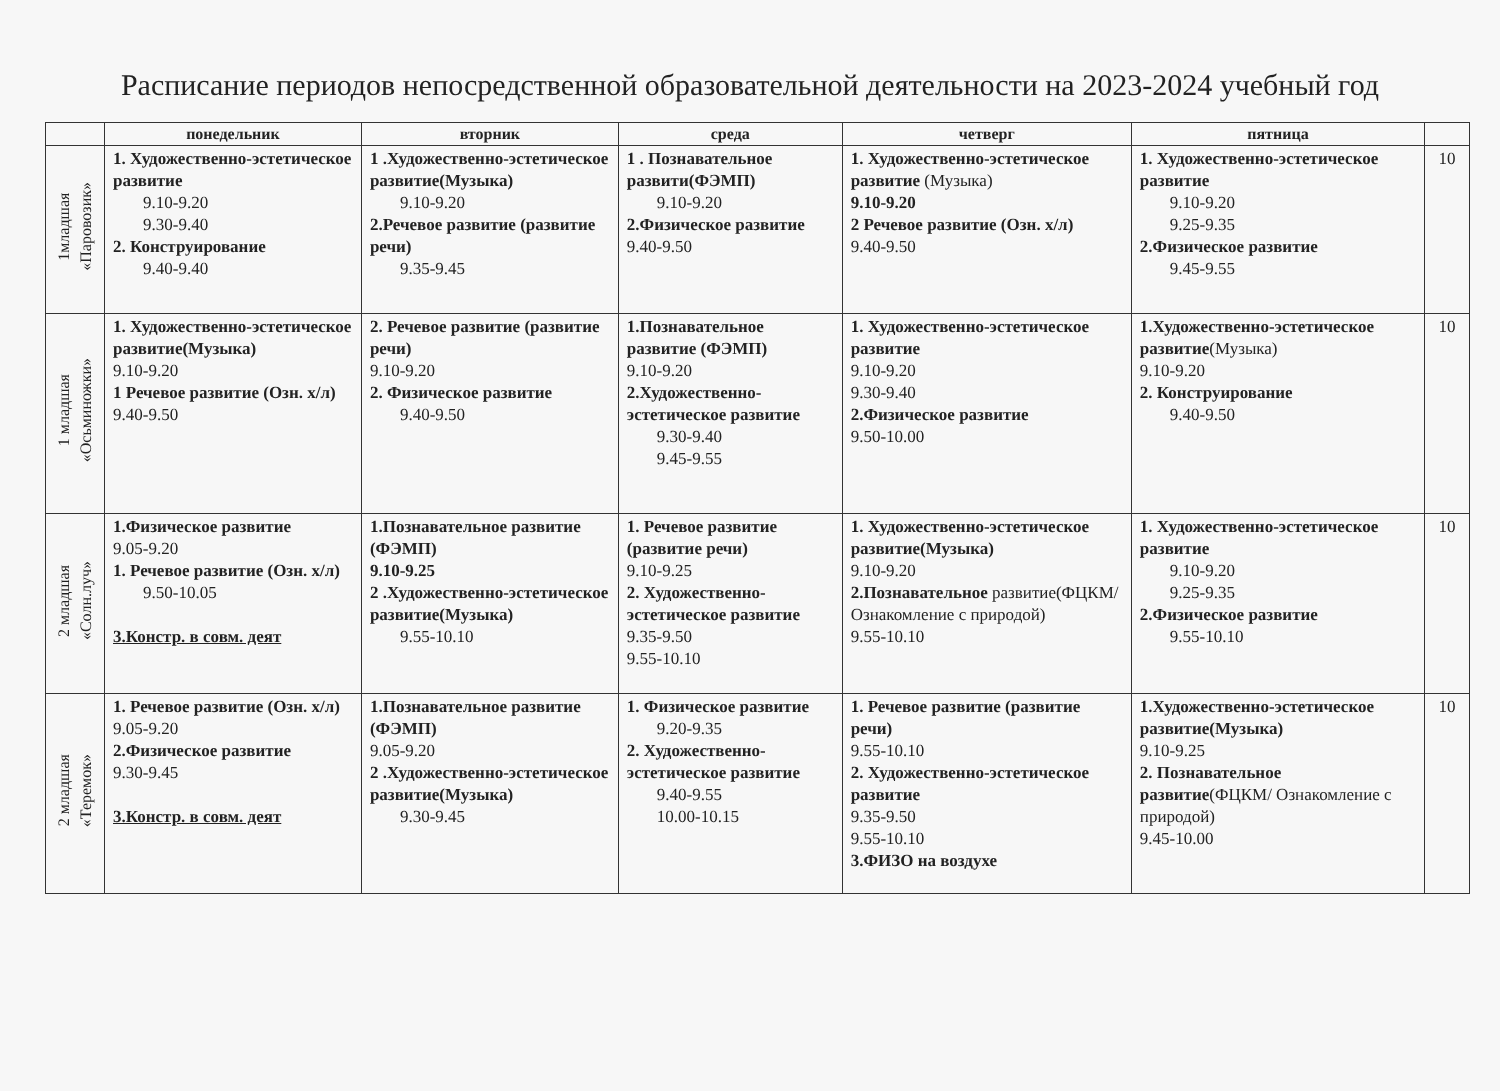Расписание периодов непосредственной образовательной деятельности на 2023-2024 учебный год
| | понедельник | вторник | среда | четверг | пятница | |
| --- | --- | --- | --- | --- | --- | --- |
| 1младшая «Паровозик» | 1. Художественно-эстетическое развитие 9.10-9.20 9.30-9.40 2. Конструирование 9.40-9.40 | 1 .Художественно-эстетическое развитие(Музыка) 9.10-9.20 2.Речевое развитие (развитие речи) 9.35-9.45 | 1 . Познавательное развити(ФЭМП) 9.10-9.20 2.Физическое развитие 9.40-9.50 | 1. Художественно-эстетическое развитие (Музыка) 9.10-9.20 2 Речевое развитие (Озн. х/л) 9.40-9.50 | 1. Художественно-эстетическое развитие 9.10-9.20 9.25-9.35 2.Физическое развитие 9.45-9.55 | 10 |
| 1 младшая «Осьминожки» | 1. Художественно-эстетическое развитие(Музыка) 9.10-9.20 1 Речевое развитие (Озн. х/л) 9.40-9.50 | 2. Речевое развитие (развитие речи) 9.10-9.20 2. Физическое развитие 9.40-9.50 | 1.Познавательное развитие (ФЭМП) 9.10-9.20 2.Художественно-эстетическое развитие 9.30-9.40 9.45-9.55 | 1. Художественно-эстетическое развитие 9.10-9.20 9.30-9.40 2.Физическое развитие 9.50-10.00 | 1.Художественно-эстетическое развитие (Музыка) 9.10-9.20 2. Конструирование 9.40-9.50 | 10 |
| 2 младшая «Солн.луч» | 1.Физическое развитие 9.05-9.20 1. Речевое развитие (Озн. х/л) 9.50-10.05 3.Констр. в совм. деят | 1.Познавательное развитие (ФЭМП) 9.10-9.25 2 .Художественно-эстетическое развитие(Музыка) 9.55-10.10 | 1. Речевое развитие (развитие речи) 9.10-9.25 2. Художественно-эстетическое развитие 9.35-9.50 9.55-10.10 | 1. Художественно-эстетическое развитие(Музыка) 9.10-9.20 2.Познавательное развитие(ФЦКМ/ Ознакомление с природой) 9.55-10.10 | 1. Художественно-эстетическое развитие 9.10-9.20 9.25-9.35 2.Физическое развитие 9.55-10.10 | 10 |
| 2 младшая «Теремок» | 1. Речевое развитие (Озн. х/л) 9.05-9.20 2.Физическое развитие 9.30-9.45 3.Констр. в совм. деят | 1.Познавательное развитие (ФЭМП) 9.05-9.20 2 .Художественно-эстетическое развитие(Музыка) 9.30-9.45 | 1. Физическое развитие 9.20-9.35 2. Художественно-эстетическое развитие 9.40-9.55 10.00-10.15 | 1. Речевое развитие (развитие речи) 9.55-10.10 2. Художественно-эстетическое развитие 9.35-9.50 9.55-10.10 3.ФИЗО на воздухе | 1.Художественно-эстетическое развитие(Музыка) 9.10-9.25 2. Познавательное развитие (ФЦКМ/ Ознакомление с природой) 9.45-10.00 | 10 |